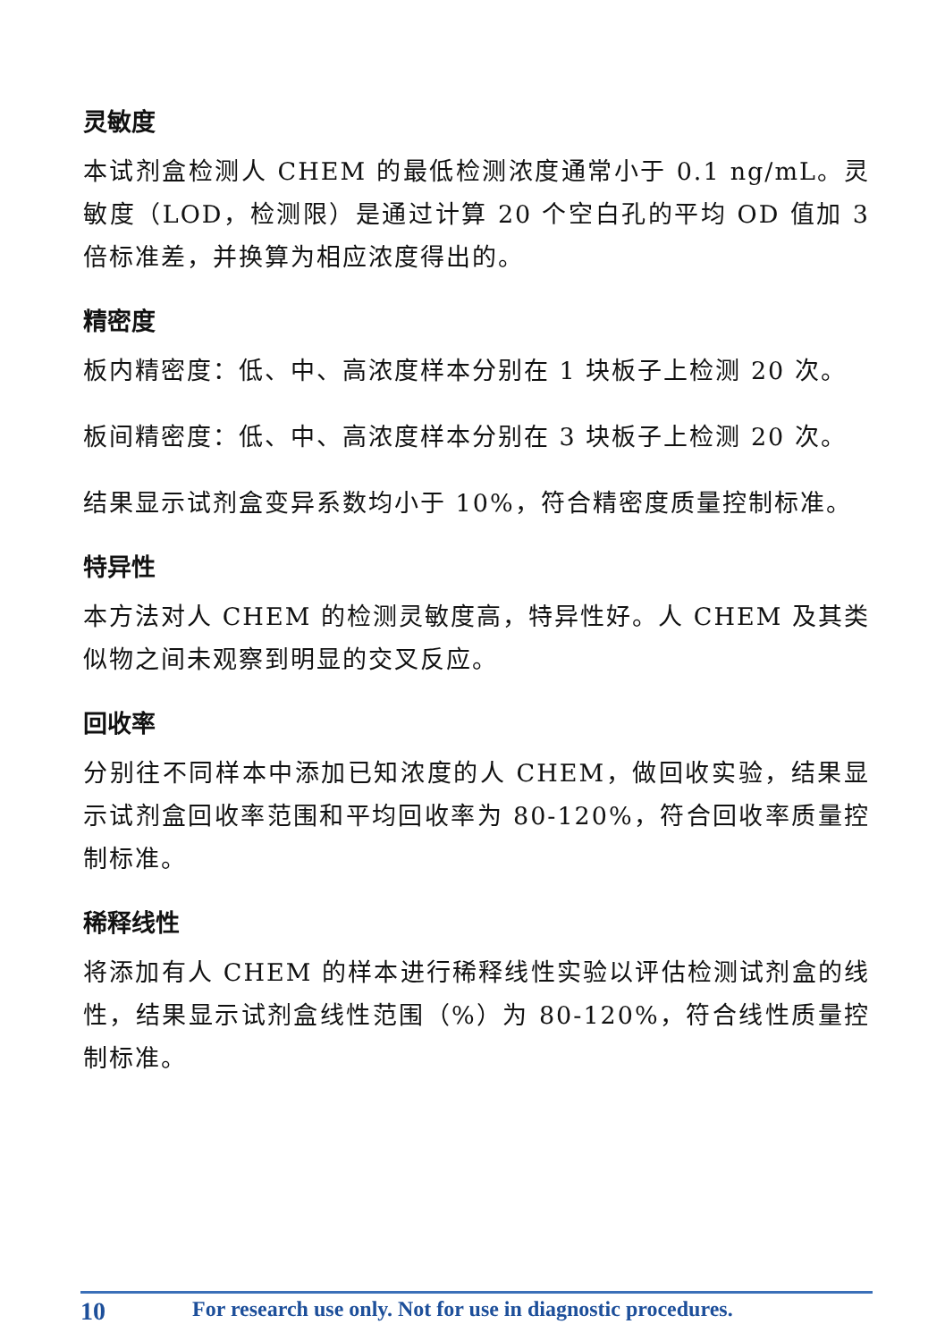灵敏度
本试剂盒检测人 CHEM 的最低检测浓度通常小于 0.1 ng/mL。灵敏度（LOD，检测限）是通过计算 20 个空白孔的平均 OD 值加 3 倍标准差，并换算为相应浓度得出的。
精密度
板内精密度：低、中、高浓度样本分别在 1 块板子上检测 20 次。
板间精密度：低、中、高浓度样本分别在 3 块板子上检测 20 次。
结果显示试剂盒变异系数均小于 10%，符合精密度质量控制标准。
特异性
本方法对人 CHEM 的检测灵敏度高，特异性好。人 CHEM 及其类似物之间未观察到明显的交叉反应。
回收率
分别往不同样本中添加已知浓度的人 CHEM，做回收实验，结果显示试剂盒回收率范围和平均回收率为 80-120%，符合回收率质量控制标准。
稀释线性
将添加有人 CHEM 的样本进行稀释线性实验以评估检测试剂盒的线性，结果显示试剂盒线性范围（%）为 80-120%，符合线性质量控制标准。
10 For research use only. Not for use in diagnostic procedures.